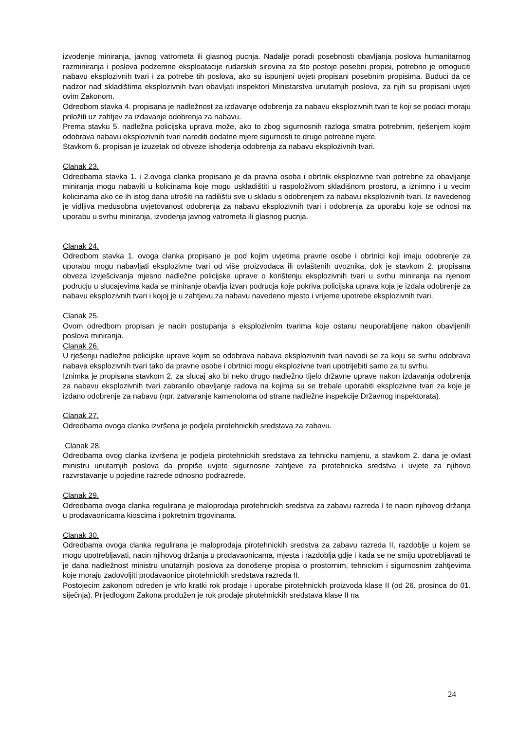izvodenje miniranja, javnog vatrometa ili glasnog pucnja. Nadalje poradi posebnosti obavljanja poslova humanitarnog razminiranja i poslova podzemne eksploatacije rudarskih sirovina za što postoje posebni propisi, potrebno je omoguciti nabavu eksplozivnih tvari i za potrebe tih poslova, ako su ispunjeni uvjeti propisani posebnim propisima. Buduci da ce nadzor nad skladištima eksplozivnih tvari obavljati inspektori Ministarstva unutarnjih poslova, za njih su propisani uvjeti ovim Zakonom.
Odredbom stavka 4. propisana je nadležnost za izdavanje odobrenja za nabavu eksplozivnih tvari te koji se podaci moraju priložiti uz zahtjev za izdavanje odobrenja za nabavu.
Prema stavku 5. nadležna policijska uprava može, ako to zbog sigurnosnih razloga smatra potrebnim, rješenjem kojim odobrava nabavu eksplozivnih tvari narediti dodatne mjere sigurnosti te druge potrebne mjere.
Stavkom 6. propisan je izuzetak od obveze ishodenja odobrenja za nabavu eksplozivnih tvari.
Clanak 23.
Odredbama stavka 1. i 2.ovoga clanka propisano je da pravna osoba i obrtnik eksplozivne tvari potrebne za obavljanje miniranja mogu nabaviti u kolicinama koje mogu uskladištiti u raspoloživom skladišnom prostoru, a iznimno i u vecim kolicinama ako ce ih istog dana utrošiti na radilištu sve u skladu s odobrenjem za nabavu eksplozivnih tvari. Iz navedenog je vidljiva medusobna uvjetovanost odobrenja za nabavu eksplozivnih tvari i odobrenja za uporabu koje se odnosi na uporabu u svrhu miniranja, izvodenja javnog vatrometa ili glasnog pucnja.
Clanak 24.
Odredbom stavka 1. ovoga clanka propisano je pod kojim uvjetima pravne osobe i obrtnici koji imaju odobrenje za uporabu mogu nabavljati eksplozivne tvari od više proizvodaca ili ovlaštenih uvoznika, dok je stavkom 2. propisana obveza izvješcivanja mjesno nadležne policijske uprave o korištenju eksplozivnih tvari u svrhu miniranja na njenom podrucju u slucajevima kada se miniranje obavlja izvan podrucja koje pokriva policijska uprava koja je izdala odobrenje za nabavu eksplozivnih tvari i kojoj je u zahtjevu za nabavu navedeno mjesto i vrijeme upotrebe eksplozivnih tvari.
Clanak 25.
Ovom odredbom propisan je nacin postupanja s eksplozivnim tvarima koje ostanu neuporabljene nakon obavljenih poslova miniranja.
Clanak 26.
U rješenju nadležne policijske uprave kojim se odobrava nabava eksplozivnih tvari navodi se za koju se svrhu odobrava nabava eksplozivnih tvari tako da pravne osobe i obrtnici mogu eksplozivne tvari upotrijebiti samo za tu svrhu.
Iznimka je propisana stavkom 2. za slucaj ako bi neko drugo nadležno tijelo državne uprave nakon izdavanja odobrenja za nabavu eksplozivnih tvari zabranilo obavljanje radova na kojima su se trebale uporabiti eksplozivne tvari za koje je izdano odobrenje za nabavu (npr. zatvaranje kamenoloma od strane nadležne inspekcije Državnog inspektorata).
Clanak 27.
Odredbama ovoga clanka izvršena je podjela pirotehnickih sredstava za zabavu.
Clanak 28.
Odredbama ovog clanka izvršena je podjela pirotehnickih sredstava za tehnicku namjenu, a stavkom 2. dana je ovlast ministru unutarnjih poslova da propiše uvjete sigurnosne zahtjeve za pirotehnicka sredstva i uvjete za njihovo razvrstavanje u pojedine razrede odnosno podrazrede.
Clanak 29.
Odredbama ovoga clanka regulirana je maloprodaja pirotehnickih sredstva za zabavu razreda I te nacin njihovog držanja u prodavaonicama kioscima i pokretnim trgovinama.
Clanak 30.
Odredbama ovoga clanka regulirana je maloprodaja pirotehnickih sredstva za zabavu razreda II, razdoblje u kojem se mogu upotrebljavati, nacin njihovog držanja u prodavaonicama, mjesta i razdoblja gdje i kada se ne smiju upotrebljavati te je dana nadležnost ministru unutarnjih poslova za donošenje propisa o prostornim, tehnickim i sigurnosnim zahtjevima koje moraju zadovoljiti prodavaonice pirotehnickih sredstava razreda II.
Postojecim zakonom odreden je vrlo kratki rok prodaje i uporabe pirotehnickih proizvoda klase II (od 26. prosinca do 01. siječnja). Prijedlogom Zakona produžen je rok prodaje pirotehnickih sredstava klase II na
24